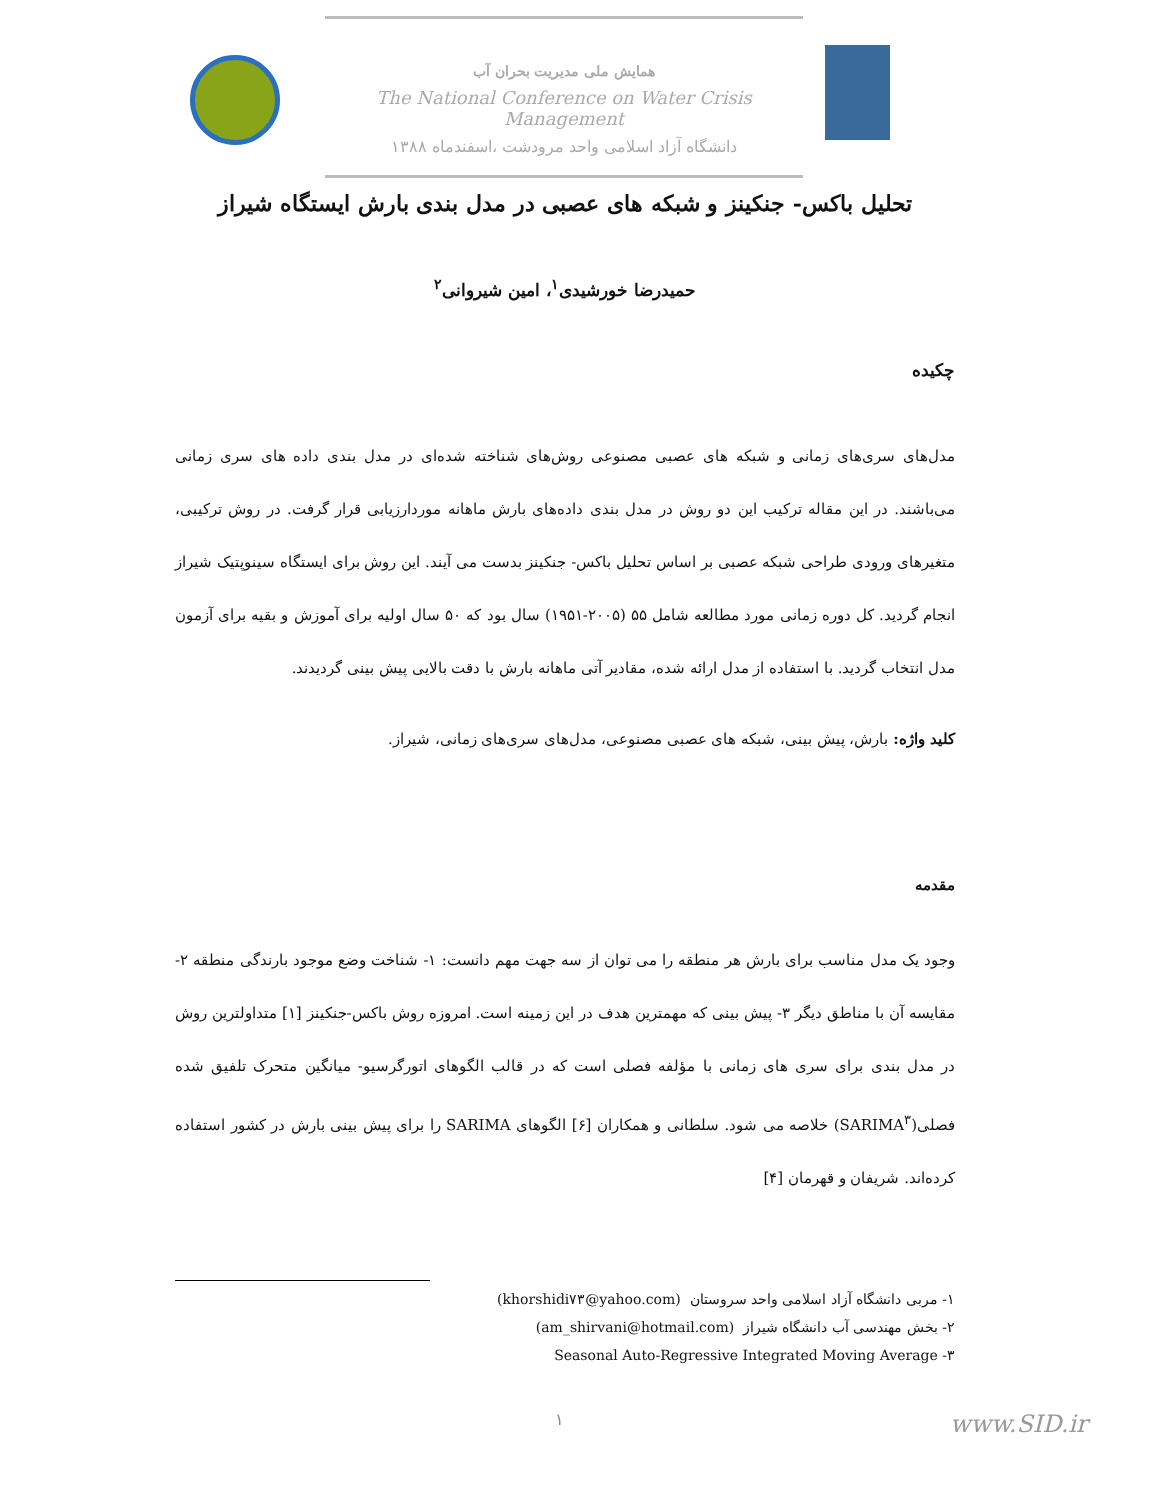همایش ملی مدیریت بحران آب
The National Conference on Water Crisis Management
دانشگاه آزاد اسلامی واحد مرودشت ،اسفندماه ۱۳۸۸
تحلیل باکس- جنکینز و شبکه های عصبی در مدل بندی بارش ایستگاه شیراز
حمیدرضا خورشیدی<sup>۱</sup>، امین شیروانی<sup>۲</sup>
چکیده
مدل‌های سری‌های زمانی و شبکه های عصبی مصنوعی روش‌های شناخته شده‌ای در مدل بندی داده های سری زمانی می‌باشند. در این مقاله ترکیب این دو روش در مدل بندی داده‌های بارش ماهانه موردارزیابی قرار گرفت. در روش ترکیبی، متغیرهای ورودی طراحی شبکه عصبی بر اساس تحلیل باکس- جنکینز بدست می آیند. این روش برای ایستگاه سینوپتیک شیراز انجام گردید. کل دوره زمانی مورد مطالعه شامل ۵۵ (۲۰۰۵-۱۹۵۱) سال بود که ۵۰ سال اولیه برای آموزش و بقیه برای آزمون مدل انتخاب گردید. با استفاده از مدل ارائه شده، مقادیر آتی ماهانه بارش با دقت بالایی پیش بینی گردیدند.
کلید واژه: بارش، پیش بینی، شبکه های عصبی مصنوعی، مدل‌های سری‌های زمانی، شیراز.
مقدمه
وجود یک مدل مناسب برای بارش هر منطقه را می توان از سه جهت مهم دانست: ۱- شناخت وضع موجود بارندگی منطقه ۲- مقایسه آن با مناطق دیگر ۳- پیش بینی که مهمترین هدف در این زمینه است. امروزه روش باکس-جنکینز [۱] متداولترین روش در مدل بندی برای سری های زمانی با مؤلفه فصلی است که در قالب الگوهای اتورگرسیو- میانگین متحرک تلفیق شده فصلی(SARIMA<sup>۳</sup>) خلاصه می شود. سلطانی و همکاران [۶] الگوهای SARIMA را برای پیش بینی بارش در کشور استفاده کرده‌اند. شریفان و قهرمان [۴]
۱- مربی دانشگاه آزاد اسلامی واحد سروستان (khorshidi۷۳@yahoo.com)
۲- بخش مهندسی آب دانشگاه شیراز (am_shirvani@hotmail.com)
۳- Seasonal Auto-Regressive Integrated Moving Average
۱ www.SID.ir